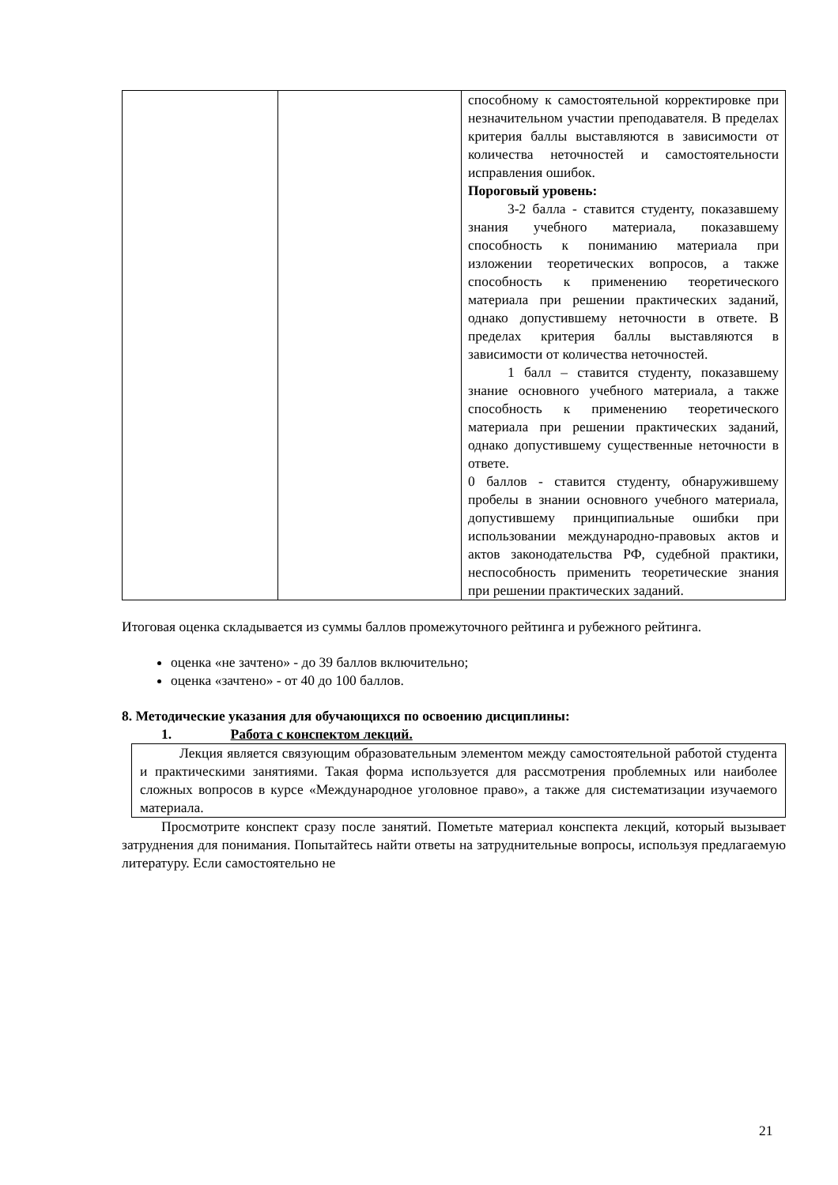| | | способному к самостоятельной корректировке при незначительном участии преподавателя. В пределах критерия баллы выставляются в зависимости от количества неточностей и самостоятельности исправления ошибок. Пороговый уровень: 3-2 балла - ставится студенту, показавшему знания учебного материала, показавшему способность к пониманию материала при изложении теоретических вопросов, а также способность к применению теоретического материала при решении практических заданий, однако допустившему неточности в ответе. В пределах критерия баллы выставляются в зависимости от количества неточностей. 1 балл – ставится студенту, показавшему знание основного учебного материала, а также способность к применению теоретического материала при решении практических заданий, однако допустившему существенные неточности в ответе. 0 баллов - ставится студенту, обнаружившему пробелы в знании основного учебного материала, допустившему принципиальные ошибки при использовании международно-правовых актов и актов законодательства РФ, судебной практики, неспособность применить теоретические знания при решении практических заданий. |
Итоговая оценка складывается из суммы баллов промежуточного рейтинга и рубежного рейтинга.
оценка «не зачтено» - до 39 баллов включительно;
оценка «зачтено» - от 40 до 100 баллов.
8. Методические указания для обучающихся по освоению дисциплины:
1. Работа с конспектом лекций.
Лекция является связующим образовательным элементом между самостоятельной работой студента и практическими занятиями. Такая форма используется для рассмотрения проблемных или наиболее сложных вопросов в курсе «Международное уголовное право», а также для систематизации изучаемого материала.
Просмотрите конспект сразу после занятий. Пометьте материал конспекта лекций, который вызывает затруднения для понимания. Попытайтесь найти ответы на затруднительные вопросы, используя предлагаемую литературу. Если самостоятельно не
21